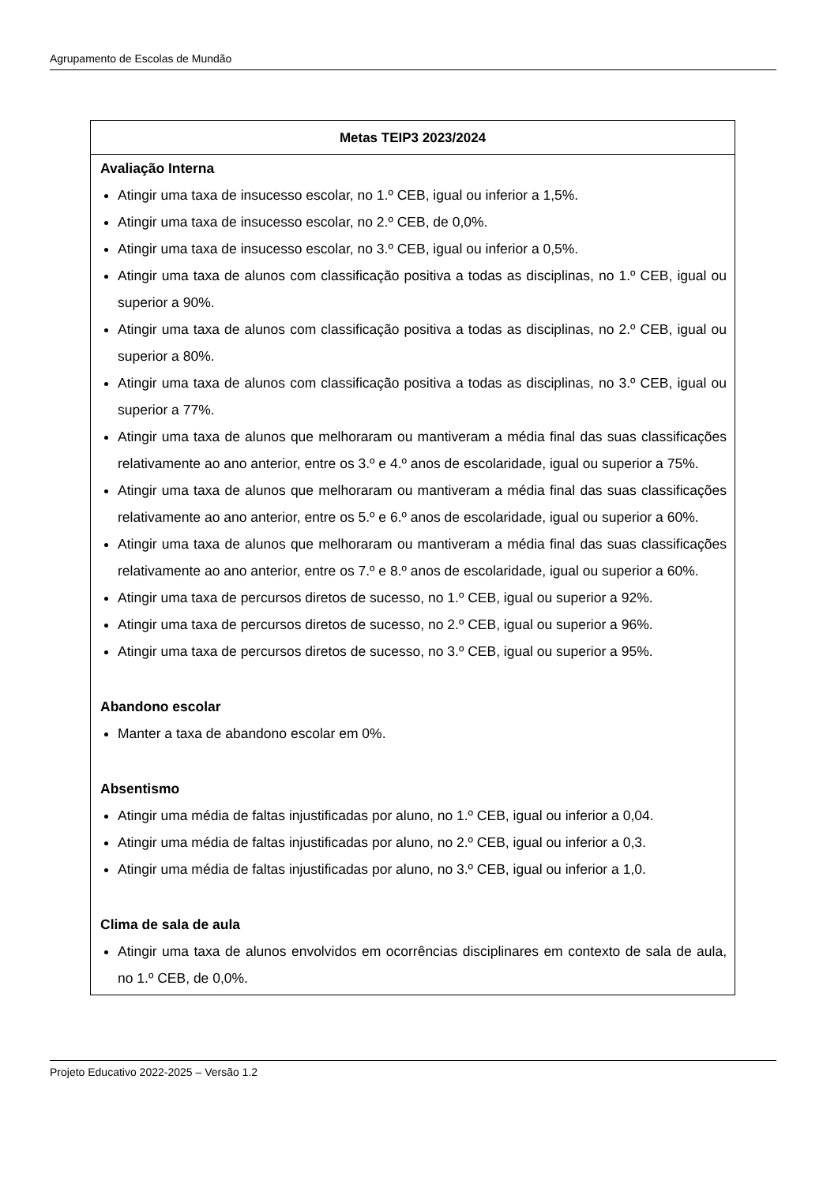Agrupamento de Escolas de Mundão
| Metas TEIP3 2023/2024 |
| --- |
| Avaliação Interna Atingir uma taxa de insucesso escolar, no 1.º CEB, igual ou inferior a 1,5%. Atingir uma taxa de insucesso escolar, no 2.º CEB, de 0,0%. Atingir uma taxa de insucesso escolar, no 3.º CEB, igual ou inferior a 0,5%. Atingir uma taxa de alunos com classificação positiva a todas as disciplinas, no 1.º CEB, igual ou superior a 90%. Atingir uma taxa de alunos com classificação positiva a todas as disciplinas, no 2.º CEB, igual ou superior a 80%. Atingir uma taxa de alunos com classificação positiva a todas as disciplinas, no 3.º CEB, igual ou superior a 77%. Atingir uma taxa de alunos que melhoraram ou mantiveram a média final das suas classificações relativamente ao ano anterior, entre os 3.º e 4.º anos de escolaridade, igual ou superior a 75%. Atingir uma taxa de alunos que melhoraram ou mantiveram a média final das suas classificações relativamente ao ano anterior, entre os 5.º e 6.º anos de escolaridade, igual ou superior a 60%. Atingir uma taxa de alunos que melhoraram ou mantiveram a média final das suas classificações relativamente ao ano anterior, entre os 7.º e 8.º anos de escolaridade, igual ou superior a 60%. Atingir uma taxa de percursos diretos de sucesso, no 1.º CEB, igual ou superior a 92%. Atingir uma taxa de percursos diretos de sucesso, no 2.º CEB, igual ou superior a 96%. Atingir uma taxa de percursos diretos de sucesso, no 3.º CEB, igual ou superior a 95%. Abandono escolar Manter a taxa de abandono escolar em 0%. Absentismo Atingir uma média de faltas injustificadas por aluno, no 1.º CEB, igual ou inferior a 0,04. Atingir uma média de faltas injustificadas por aluno, no 2.º CEB, igual ou inferior a 0,3. Atingir uma média de faltas injustificadas por aluno, no 3.º CEB, igual ou inferior a 1,0. Clima de sala de aula Atingir uma taxa de alunos envolvidos em ocorrências disciplinares em contexto de sala de aula, no 1.º CEB, de 0,0%. |
Projeto Educativo 2022-2025 – Versão 1.2